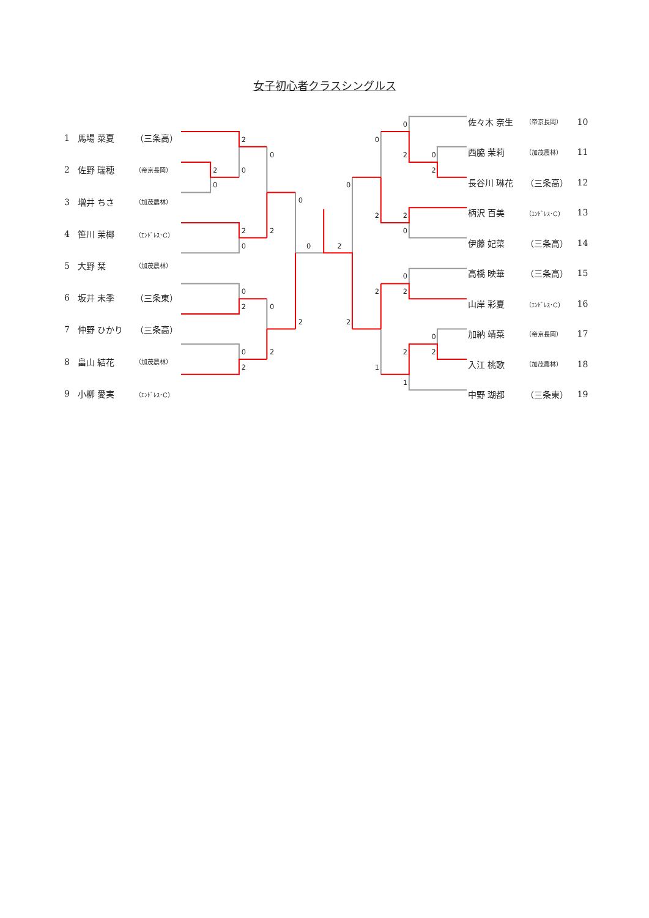女子初心者クラスシングルス
| 1 | 馬場 菜夏 | （三条高） |
| 2 | 佐野 瑞穂 | （帝京長岡） |
| 3 | 増井 ちさ | （加茂農林） |
| 4 | 笹川 茉椰 | （ｴﾝﾄﾞﾚｽ･C） |
| 5 | 大野 栞 | （加茂農林） |
| 6 | 坂井 未季 | （三条東） |
| 7 | 仲野 ひかり | （三条高） |
| 8 | 畠山 結花 | （加茂農林） |
| 9 | 小柳 愛実 | （ｴﾝﾄﾞﾚｽ･C） |
2
0
2
0
0
2
0
2
0
0
2
0
0
2
2
2
0
2
0
2
0
2
0
2
0
2
2
0
0
2
2
1
2
0
2
1
| 佐々木 奈生 | （帝京長岡） | 10 |
| 西脇 茉莉 | （加茂農林） | 11 |
| 長谷川 琳花 | （三条高） | 12 |
| 柄沢 百美 | （ｴﾝﾄﾞﾚｽ･C） | 13 |
| 伊藤 妃菜 | （三条高） | 14 |
| 高橋 映華 | （三条高） | 15 |
| 山岸 彩夏 | （ｴﾝﾄﾞﾚｽ･C） | 16 |
| 加納 靖菜 | （帝京長岡） | 17 |
| 入江 桃歌 | （加茂農林） | 18 |
| 中野 瑚都 | （三条東） | 19 |